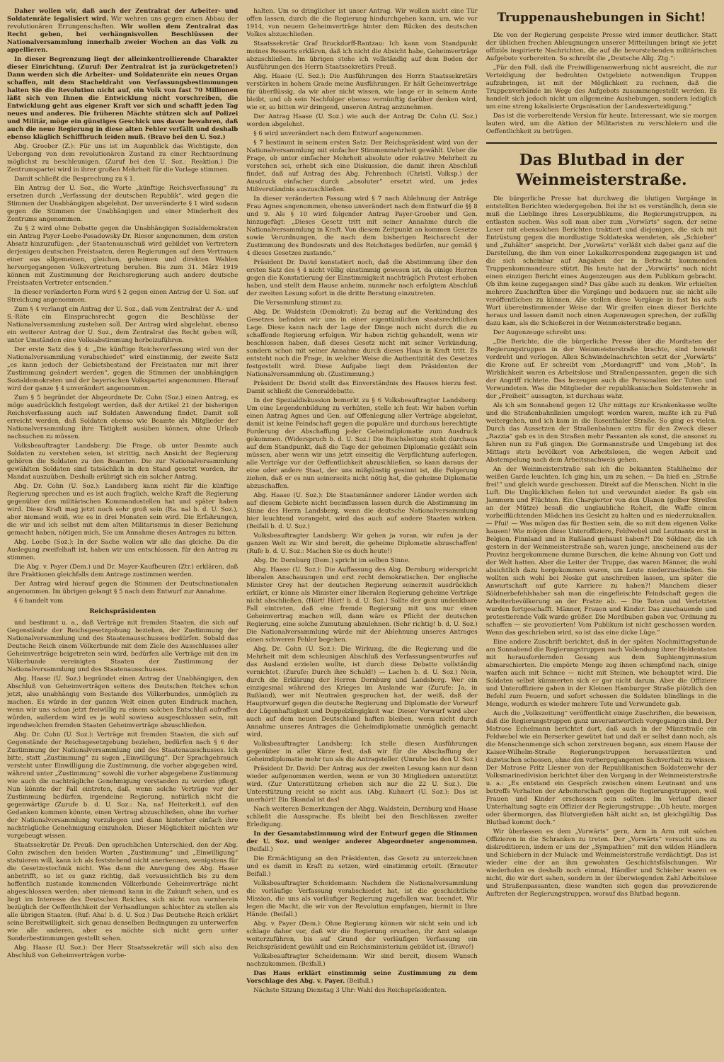Daher wollen wir, daß auch der Zentralrat der Arbeiter- und Soldatenräte legalisiert wird. Wir wehren uns gegen einen Abbau der revolutionären Errungenschaften. Wir wollen dem Zentralrat das Recht geben, bei verhängnisvollen Beschlüssen der Nationalversammlung innerhalb zweier Wochen an das Volk zu appellieren.
In dieser Begrenzung liegt der alleinkontrollierende Charakter dieser Einrichtung. (Zuruf: Der Zentralrat ist ja zurückgetreten!) Dann werden sich die Arbeiter- und Soldatenräte ein neues Organ schaffen, mit dem Stacheldraht von Verfassungsbestimmungen halten Sie die Revolution nicht auf, ein Volk von fast 70 Millionen läßt sich von Ihnen die Entwicklung nicht vorschreiben, die Entwicklung geht aus eigener Kraft vor sich und schafft jeden Tag neues und anderes. Die früheren Mächte stützen sich auf Polizei und Militär, möge ein günstiges Geschick uns davor bewahren, daß auch die neue Regierung in diese alten Fehler verfällt und deshalb ebenso kläglich Schiffbruch leiden muß. (Bravo bei den U. Soz.)
Abg. Groeber (Z.): Für uns ist im Augenblick das Wichtigste, den Uebergang von dem revolutionären Zustand zu einer Rechtsordnung möglichst zu beschleunigen. (Zuruf bei den U. Soz.: Reaktion.) Die Zentrumspartei wird in ihrer großen Mehrheit für die Vorlage stimmen.
Damit schließt die Besprechung zu § 1.
Ein Antrag der U. Soz., die Worte „künftige Reichsverfassung“ zu ersetzen durch „Verfassung der deutschen Republik“, wird gegen die Stimmen der Unabhängigen abgelehnt. Der unveränderte § 1 wird sodann gegen die Stimmen der Unabhängigen und einer Minderheit des Zentrums angenommen.
Zu § 2 wird ohne Debatte gegen die Unabhängigen Sozialdemokraten ein Antrag Payer-Loebe-Posadowsky-Dr. Rieser angenommen, dem ersten Absatz hinzuzufügen: „der Staatenausschuß wird gebildet von Vertretern derjenigen deutschen Freistaaten, deren Regierungen auf dem Vertrauen einer aus allgemeinen, gleichen, geheimen und direkten Wahlen hervorgegangenen Volksvertretung beruhen. Bis zum 31. März 1919 können mit Zustimmung der Reichsregierung auch andere deutsche Freistaaten Vertreter entsenden.“
In dieser veränderten Form wird § 2 gegen einen Antrag der U. Soz. auf Streichung angenommen.
Zum § 4 verlangt ein Antrag der U. Soz., daß vom Zentralrat der A.- und S.-Räte ein Einspruchsrecht gegen die Beschlüsse der Nationalversammlung zustehen soll. Der Antrag wird abgelehnt, ebenso ein weiterer Antrag der U. Soz., dem Zentralrat das Recht geben will, unter Umständen eine Volksabstimmung herbeizuführen.
Der erste Satz des § 4: „Die künftige Reichsverfassung wird von der Nationalversammlung verabschiedet“ wird einstimmig, der zweite Satz „es kann jedoch der Gebietsbestand der Freistaaten nur mit ihrer Zustimmung geändert werden“, gegen die Stimmen der unabhängigen Sozialdemokraten und der bayerischen Volkspartei angenommen. Hierauf wird der ganze § 4 unverändert angenommen.
Zum § 5 begründet der Abgeordnete Dr. Cohn (Soz.) einen Antrag, es möge ausdrücklich festgelegt werden, daß der Artikel 21 der bisherigen Reichsverfassung auch auf Soldaten Anwendung findet. Damit soll erreicht werden, daß Soldaten ebenso wie Beamte als Mitglieder der Nationalversammlung ihre Tätigkeit ausüben können, ohne Urlaub nachsuchen zu müssen.
Volksbeauftragter Landsberg: Die Frage, ob unter Beamte auch Soldaten zu verstehen seien, ist strittig, nach Ansicht der Regierung gehören die Soldaten zu den Beamten. Die zur Nationalversammlung gewählten Soldaten sind tatsächlich in den Stand gesetzt worden, ihr Mandat auszuüben. Deshalb erübrigt sich ein solcher Antrag.
Abg. Dr. Cohn (U. Soz.): Landsberg kann nicht für die künftige Regierung sprechen und es ist auch fraglich, welche Kraft die Regierung gegenüber den militärischen Kommandostellen hat und später haben wird. Diese Kraft mag jetzt noch sehr groß sein (Ra. nal b. d. U. Soz.), aber niemand weiß, wie es in drei Monaten sein wird. Die Erfahrungen, die wir und ich selbst mit dem alten Militarismus in dieser Beziehung gemacht haben, nötigen mich, Sie um Annahme dieses Antrages zu bitten.
Abg. Loebe (Soz.): In der Sache wollen wir alle das gleiche. Da die Auslegung zweifelhaft ist, haben wir uns entschlossen, für den Antrag zu stimmen.
Die Abg. v. Payer (Dem.) und Dr. Mayer-Kaufbeuren (Ztr.) erklären, daß ihre Fraktionen gleichfalls dem Antrage zustimmen werden.
Der Antrag wird hierauf gegen die Stimmen der Deutschnationalen angenommen. Im übrigen gelangt § 5 nach dem Entwurf zur Annahme.
§ 6 handelt vom
Reichspräsidenten
und bestimmt u. a., daß Verträge mit fremden Staaten, die sich auf Gegenstände der Reichsgesetzgebung beziehen, der Zustimmung der Nationalversammlung und des Staatenausschusses bedürfen. Sobald das Deutsche Reich einem Völkerbunde mit dem Ziele des Ausschlusses aller Geheimverträge beigetreten sein wird, bedürfen alle Verträge mit den im Völkerbunde vereinigten Staaten der Zustimmung der Nationalversammlung und des Staatenausschusses.
Abg. Haase (U. Soz.) begründet einen Antrag der Unabhängigen, den Abschluß von Geheimverträgen seitens des Deutschen Reiches schon jetzt, also unabhängig vom Bestande des Völkerbundes, unmöglich zu machen. Es würde in der ganzen Welt einen guten Eindruck machen, wenn wir uns schon jetzt freiwillig zu einem solchen Entschluß aufraffen würden, außerdem wird es ja wohl sowieso ausgeschlossen sein, mit irgendwelchen fremden Staaten Geheimverträge abzuschließen.
Abg. Dr. Cohn (U. Soz.): Verträge mit fremden Staaten, die sich auf Gegenstände der Reichsgesetzgebung beziehen, bedürfen nach § 6 der Zustimmung der Nationalversammlung und des Staatenausschusses. Ich bitte, statt „Zustimmung“ zu sagen „Einwilligung“. Der Sprachgebrauch versteht unter Einwilligung die Zustimmung, die vorher abgegeben wird, während unter „Zustimmung“ sowohl die vorher abgegebene Zustimmung wie auch die nachträgliche Genehmigung verstanden zu werden pflegt. Nun könnte der Fall eintreten, daß, wenn solche Verträge vor der Zustimmung bedürfen, irgendeine Regierung, natürlich nicht die gegenwärtige (Zurufe b. d. U. Soz.: Na, na! Heiterkeit.), auf den Gedanken kommen könnte, einen Vertrag abzuschließen, ohne ihn vorher der Nationalversammlung vorzulegen und dann hinterher einfach ihre nachträgliche Genehmigung einzuholen. Dieser Möglichkeit möchten wir vorgebeugt wissen.
Staatssekretär Dr. Preuß: Den sprachlichen Unterschied, den der Abg. Cohn zwischen den beiden Worten „Zustimmung“ und „Einwilligung“ statuieren will, kann ich als feststehend nicht anerkennen, wenigstens für die Gesetzestechnik nicht. Was dann die Anregung des Abg. Haase anbetrifft, so ist es ganz richtig, daß voraussichtlich bis zu dem hoffentlich zustande kommenden Völkerbunde Geheimverträge nicht abgeschlossen werden; aber niemand kann in die Zukunft sehen, und es liegt im Interesse des Deutschen Reiches, sich nicht von vornherein bezüglich der Oeffentlichkeit der Verhandlungen schlechter zu stellen als alle übrigen Staaten. (Ruf: Aha! b. d. U. Soz.) Das Deutsche Reich erklärt seine Bereitwilligkeit, sich genau denselben Bedingungen zu unterwerfen wie alle anderen, aber es möchte sich nicht gern unter Sonderbestimmungen gestellt sehen.
Abg. Haase (U. Soz.): Der Herr Staatssekretär will sich also den Abschluß von Geheimverträgen vorbe-
halten. Um so dringlicher ist unser Antrag. Wir wollen nicht eine Tür offen lassen, durch die die Regierung hindurchgehen kann, um, wie vor 1914, von neuem Geheimverträge hinter dem Rücken des deutschen Volkes abzuschließen.
Staatssekretär Graf Brockdorff-Rantzau: Ich kann vom Standpunkt meines Ressorts erklären, daß ich nicht die Absicht habe, Geheimverträge abzuschließen. Im übrigen stehe ich vollständig auf dem Boden der Ausführungen des Herrn Staatssekretärs Preuß.
Abg. Haase (U. Soz.): Die Ausführungen des Herrn Staatssekretärs verstärken in hohem Grade meine Ausführungen. Er hält Geheimverträge für überflüssig, da wir aber nicht wissen, wie lange er in seinem Amte bleibt, und ob sein Nachfolger ebenso vernünftig darüber denken wird, wie er, so bitten wir dringend, unseren Antrag anzunehmen.
Der Antrag Haase (U. Soz.) wie auch der Antrag Dr. Cohn (U. Soz.) werden abgelehnt.
§ 6 wird unverändert nach dem Entwurf angenommen.
§ 7 bestimmt in seinem ersten Satz: Der Reichspräsident wird von der Nationalversammlung mit einfacher Stimmenmehrheit gewählt. Ueber die Frage, ob unter einfacher Mehrheit absolute oder relative Mehrheit zu verstehen sei, erhebt sich eine Diskussion, die damit ihren Abschluß findet, daß auf Antrag des Abg. Fehrenbach (Christl. Volksp.) der Ausdruck einfacher durch „absoluter“ ersetzt wird, um jedes Mißverständnis auszuschließen.
In dieser veränderten Fassung wird § 7 nach Ablehnung der Anträge Frau Agnes angenommen, ebenso unverändert nach dem Entwurf die §§ 8 und 9. Als § 10 wird folgender Antrag Payer-Groeber und Gen. hinzugefügt: „Dieses Gesetz tritt mit seiner Annahme durch die Nationalversammlung in Kraft. Von diesem Zeitpunkt an kommen Gesetze sowie Verordnungen, die nach dem bisherigen Reichsrecht der Zustimmung des Bundesrats und des Reichstages bedürfen, nur gemäß § 4 dieses Gesetzes zustande.“
Präsident Dr. David konstatiert noch, daß die Abstimmung über den ersten Satz des § 4 nicht völlig einstimmig gewesen ist, da einige Herren gegen die Konstatierung der Einstimmigkeit nachträglich Protest erhoben haben, und stellt dem Hause anheim, nunmehr nach erfolgtem Abschluß der zweiten Lesung sofort in die dritte Beratung einzutreten.
Die Versammlung stimmt zu.
Abg. Dr. Waldstein (Demokrat): Zu bezug auf die Verkündung des Gesetzes befinden wir uns in einer eigentümlichen staatsrechtlichen Lage. Diese kann nach der Lage der Dinge noch nicht durch die zu schaffende Regierung erfolgen. Wir haben richtig gehandelt, wenn wir beschlossen haben, daß dieses Gesetz nicht mit seiner Verkündung, sondern schon mit seiner Annahme durch dieses Haus in Kraft tritt. Es entsteht noch die Frage, in welcher Weise die Authentizität des Gesetzes festgestellt wird. Diese Aufgabe liegt dem Präsidenten der Nationalversammlung ob. (Zustimmung.)
Präsident Dr. David stellt das Einverständnis des Hauses hierzu fest. Damit schließt die Generaldebatte.
In der Spezialdiskussion bemerkt zu § 6 Volksbeauftragter Landsberg: Um eine Legendenbildung zu verhüten, stelle ich fest: Wir haben vorhin einen Antrag Agnes und Gen. auf Offenlegung aller Verträge abgelehnt, damit ist keine Feindschaft gegen die populäre und durchaus berechtigte Forderung der Abschaffung jeder Geheimdiplomatie zum Ausdruck gekommen. (Widerspruch b. d. U. Soz.) Die Reichsleitung steht durchaus auf dem Standpunkt, daß die Tage der geheimen Diplomatie gezählt sein müssen, aber wenn wir uns jetzt einseitig die Verpflichtung auferlegen, alle Verträge vor der Oeffentlichkeit abzuschließen, so kann daraus der eine oder andere Staat, der uns mißgünstig gesinnt ist, die Folgerung ziehen, daß er es nun seinerseits nicht nötig hat, die geheime Diplomatie abzuschaffen.
Abg. Haase (U. Soz.): Die Staatsmänner anderer Länder werden sich auf diesem Gebiete nicht beeinflussen lassen durch die Abstimmung im Sinne des Herrn Landsberg, wenn die deutsche Nationalversammlung hier leuchtend vorangeht, wird das auch auf andere Staaten wirken. (Beifall b. d. U. Soz.)
Volksbeauftragter Landsberg: Wir gehen ja voran, wir rufen ja der ganzen Welt zu: Wir sind bereit, die geheime Diplomatie abzuschaffen! (Rufe b. d. U. Soz.: Machen Sie es doch heute!)
Abg. Dr. Dernburg (Dem.) spricht im selben Sinne.
Abg. Haase (U. Soz.): Die Auffassung des Abg. Dernburg widerspricht liberalen Anschauungen und erst recht demokratischen. Der englische Minister Grey hat der deutschen Regierung seinerzeit ausdrücklich erklärt, er könne als Minister einer liberalen Regierung geheime Verträge nicht abschließen. (Hört! Hört! b. d. U. Soz.) Sollte der ganz undenkbare Fall eintreten, daß eine fremde Regierung mit uns nur einen Geheimvertrag machen will, dann wäre es Pflicht der deutschen Regierung, eine solche Zumutung abzulehnen. (Sehr richtig! b. d. U. Soz.) Die Nationalversammlung würde mit der Ablehnung unseres Antrages einen schweren Fehler begehen.
Abg. Dr. Cohn (U. Soz.): Die Wirkung, die die Regierung und die Mehrheit mit dem schleunigen Abschluß des Verfassungsentwurfes auf das Ausland erzielen wollte, ist durch diese Debatte vollständig vernichtet. (Zurufe: Durch ihre Schuld!) — Lachen b. d. U. Soz.) Nein, durch die Erklärung der Herren Dernburg und Landsberg. Wer ein einzigesmal während des Krieges im Auslande war (Zurufe: Ja, in Rußland), wer mit Neutralen gesprochen hat, der weiß, daß der Hauptvorwurf gegen die deutsche Regierung und Diplomatie der Vorwurf der Lügenhaftigkeit und Doppelzüngigkeit war. Dieser Vorwurf wird aber auch auf dem neuen Deutschland haften bleiben, wenn nicht durch Annahme unseres Antrages die Geheimdiplomatie unmöglich gemacht wird.
Volksbeauftragter Landsberg: Ich stelle diesen Ausführungen gegenüber in aller Kürze fest, daß wir für die Abschaffung der Geheimdiplomatie mehr tun als die Antragsteller. (Unruhe bei den U. Soz.)
Präsident Dr. David: Der Antrag aus der zweiten Lesung kann nur dann wieder aufgenommen werden, wenn er von 30 Mitgliedern unterstützt wird. (Zur Unterstützung erheben sich nur die 22 U. Soz.). Die Unterstützung reicht so nicht aus. (Abg. Kuhnert (U. Soz.): Das ist unerhört! Ein Skandal ist das!
Nach weiteren Bemerkungen der Abgg. Waldstein, Dernburg und Haase schließt die Aussprache. Es bleibt bei den Beschlüssen zweiter Erledigung.
In der Gesamtabstimmung wird der Entwurf gegen die Stimmen der U. Soz. und weniger anderer Abgeordneter angenommen. (Beifall.)
Die Ermächtigung an den Präsidenten, das Gesetz zu unterzeichnen und es damit in Kraft zu setzen, wird einstimmig erteilt. (Erneuter Beifall.)
Volksbeauftragter Scheidemann: Nachdem die Nationalversammlung die vorläufige Verfassung verabschiedet hat, ist die geschichtliche Mission, die uns als vorläufiger Regierung zugefallen war, beendet. Wir legen die Macht, die wir von der Revolution empfangen, hiermit in Ihre Hände. (Beifall.)
Abg. v. Payer (Dem.): Ohne Regierung können wir nicht sein und ich schlage daher vor, daß wir die Regierung ersuchen, ihr Amt solange weiterzuführen, bis auf Grund der vorläufigen Verfassung ein Reichspräsident gewählt und ein Reichsministerium gebildet ist. (Bravo!)
Volksbeauftragter Scheidemann: Wir sind bereit, diesem Wunsch nachzukommen. (Beifall.)
Das Haus erklärt einstimmig seine Zustimmung zu dem Vorschlage des Abg. v. Payer. (Beifall.)
Nächste Sitzung Dienstag 3 Uhr: Wahl des Reichspräsidenten.
Truppenaushebungen in Sicht!
Die von der Regierung gespeiste Presse wird immer deutlicher. Statt der üblichen frechen Ableugnungen unserer Mitteilungen bringt sie jetzt offiziös inspirierte Nachrichten, die auf die bevorstehenden militärischen Aufgebote vorbereiten. So schreibt die „Deutsche Allg. Ztg.“:
„Für den Fall, daß die Freiwilligenanwerbung nicht ausreicht, die zur Verteidigung der bedrohten Ostgebiete notwendigen Truppen aufzubringen, ist mit der Möglichkeit zu rechnen, daß die Truppenverbände im Wege des Aufgebots zusammengestellt werden. Es handelt sich jedoch nicht um allgemeine Aushebungen, sondern lediglich um eine streng lokalisierte Organisation der Landesverteidigung.“
Das ist die vorbereitende Version für heute. Interessant, wie sie morgen lauten wird, um die Aktion der Militaristen zu verschleiern und die Oeffentlichkeit zu betrügen.
Das Blutbad in der Weinmeisterstraße.
Die bürgerliche Presse hat durchweg die blutigen Vorgänge in entstellten Berichten wiedergegeben. Bei ihr ist es verständlich, denn sie muß die Lieblinge ihres Leserpublikums, die Regierungstruppen, zu entlasten suchen. Was soll man aber zum „Vorwärts“ sagen, der seine Leser mit ebensolchen Berichten traktiert und diejenigen, die sich mit Entrüstung gegen die mordlustige Soldateska wendeten, als „Schieber“ und „Zuhälter“ anspricht. Der „Vorwärts“ verläßt sich dabei ganz auf die Darstellung, die ihm von einer Lokalkorrespondenz zugegangen ist und die sich scheinbar auf Angaben der in Betracht kommenden Truppenkommandeure stützt. Bis heute hat der „Vorwärts“ noch nicht einen einzigen Bericht eines Augenzeugen aus dem Publikum gebracht. Ob ihm keine zugegangen sind? Das gäbe auch zu denken. Wir erhielten mehrere Zuschriften über die Vorgänge und bedauern nur, sie nicht alle veröffentlichen zu können. Alle stellen diese Vorgänge in fast bis aufs Wort übereinstimmender Weise dar. Wir greifen einen dieser Berichte heraus und lassen damit noch einen Augenzeugen sprechen, der zufällig dazu kam, als die Schießerei in der Weinmeisterstraße begann.
Der Augenzeuge schreibt uns:
„Die Berichte, die die bürgerliche Presse über die Mordtaten der Regierungstruppen in der Weinmeisterstraße brachte, sind bewußt verdreht und verlogen. Allen Schwindelnachrichten setzt der „Vorwärts“ die Krone auf. Er schreibt vom „Mordangriff“ und vom „Mob“. In Wirklichkeit waren es Arbeitslose und Straßenpassanten, gegen die sich der Angriff richtete. Das bezeugen auch die Personalien der Toten und Verwundeten. Was die Mitglieder der republikanischen Soldatenwehr in der „Freiheit“ aussagten, ist durchaus wahr.
Als ich am Sonnabend gegen 12 Uhr mittags zur Krankenkasse wollte und die Straßenbahnlinien umgelegt worden waren, mußte ich zu Fuß weitergehen, und ich kam in die Rosenthaler Straße. So ging es vielen. Durch das Aussetzen der Straßenbahnen extra für den Zweck dieser „Razzia“ gab es in den Straßen mehr Passanten als sonst, die ansonst zu fahren nun zu Fuß gingen. Die Gormannstraße und Umgebung ist des Mittags stets bevölkert von Arbeitslosen, die wegen Arbeit und Abstempelung nach dem Arbeitsnachweis gehen.
An der Weinmeisterstraße sah ich die bekannten Stahlhelme der weißen Garde leuchten. Ich ging hin, um zu sehen. — Da hieß es: „Straße frei!“ und gleich wurde geschossen. Direkt auf die Menschen. Nicht in die Luft. Die Unglücklichen fielen tot und verwundet nieder. Es gab ein Jammern und Flüchten. Ein Chargierter von den Ulanen (gelber Streifen an der Mütze) besaß die unglaubliche Roheit, die Waffe einem vorbeiflüchtenden Mädchen ins Gesicht zu halten und es niederzuknallen. — Pfui! — Was mögen das für Bestien sein, die so mit dem eigenen Volke hausen! Wie mögen diese Unteroffiziere, Feldwebel und Leutnants erst in Belgien, Finnland und in Rußland gehaust haben?! Die Söldner, die ich gestern in der Weinmeisterstraße sah, waren junge, anscheinend aus der Provinz hergekommene dumme Burschen, die keine Ahnung von Gott und der Welt hatten. Aber die Leiter der Truppe, das waren Männer, die wohl absichtlich dazu hergekommen waren, um Leute niederzuschießen. Sie wollten sich wohl bei Noske gut anschreiben lassen, um später die Anwartschaft auf gute Karriere zu haben?! Manchem dieser Söldnerbefehlshaber sah man die eingefleischte Feindschaft gegen die Arbeiterbevölkerung an der Fratze ab. — Die Toten und Verletzten wurden fortgeschafft. Männer, Frauen und Kinder. Das zuschauende und protestierende Volk wurde größer. Die Mordbuben gaben vor, Ordnung zu schaffen — sie provozierten! Vom Publikum ist nicht geschossen worden. Wenn das geschrieben wird, so ist das eine dicke Lüge.“
Eine andere Zuschrift berichtet, daß in der späten Nachmittagsstunde am Sonnabend die Regierungstruppen nach Vollendung ihrer Heldentaten mit herausfordernden Gesang aus dem Sophiengymnasium abmarschierten. Die empörte Menge zog ihnen schimpfend nach, einige warfen auch mit Schnee — nicht mit Steinen, wie behauptet wird. Die Soldaten selbst kümmerten sich er gar nicht darum. Aber die Offiziere und Unteroffiziere gaben in der Kleinen Hamburger Straße plötzlich den Befehl zum Feuern, und sofort schossen die Soldaten blindlings in die Menge, wodurch es wieder mehrere Tote und Verwundete gab.
Auch die „Volkszeitung“ veröffentlicht einige Zuschriften, die beweisen, daß die Regierungstruppen ganz unverantwortlich vorgegangen sind. Der Matrose Echelmann berichtet dort, daß auch in der Münzstraße ein Feldwebel wie ein Berserker gewütet hat und daß er selbst dann noch, als die Menschenmenge sich schon zerstreuen begann, aus einem Hause der Kaiser-Wilhelm-Straße Regierungstruppen herausstürzten und dazwischen schossen, ohne den vorhergegangenen Sachverhalt zu wissen. Der Matrose Fritz Liesner von der Republikanischen Soldatenwehr der Volksmarinedivision berichtet über den Vorgang in der Weinmeisterstraße u. a.: „Es entstand ein Gespräch zwischen einem Leutnant und uns betreffs Verhalten der Arbeiterschaft gegen die Regierungstruppen, weil Frauen und Kinder erschossen sein sollten. Im Verlauf dieser Unterhaltung sagte ein Offizier der Regierungstruppe: „Ob heute, morgen oder übermorgen, das Blutvergießen hält nicht an, ist gleichgültig. Das Blutbad kommt doch.“
Wir überlassen es dem „Vorwärts“ gern, Arm in Arm mit solchen Offizieren in die Schranken zu treten. Der „Vorwärts“ versucht uns zu diskreditieren, indem er uns der „Sympathien“ mit den wilden Händlern und Schiebern in der Mulack- und Weinmeisterstraße verdächtigt. Das ist wieder eine der an ihm gewohnten Geschichtsfälschungen. Wir wiederholen es deshalb noch einmal, Händler und Schieber waren es nicht, die wir dort sahen, sondern in der überwiegenden Zahl Arbeitslose und Straßenpassanten, diese wandten sich gegen das provozierende Auftreten der Regierungstruppen, worauf das Blutbad begann.